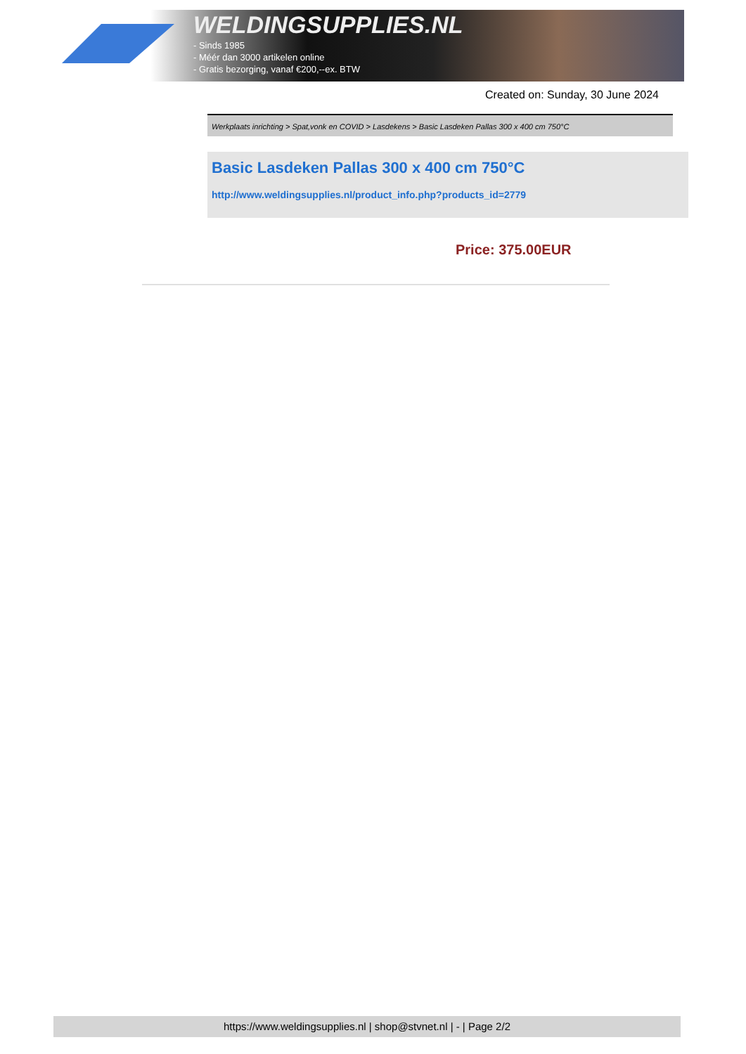WELDINGSUPPLIES.NL
- Sinds 1985
- Méér dan 3000 artikelen online
- Gratis bezorging, vanaf €200,--ex. BTW
Created on: Sunday, 30 June 2024
Werkplaats inrichting > Spat,vonk en COVID > Lasdekens > Basic Lasdeken Pallas 300 x 400 cm 750°C
Basic Lasdeken Pallas 300 x 400 cm 750°C
http://www.weldingsupplies.nl/product_info.php?products_id=2779
Price: 375.00EUR
https://www.weldingsupplies.nl | shop@stvnet.nl | - | Page 2/2